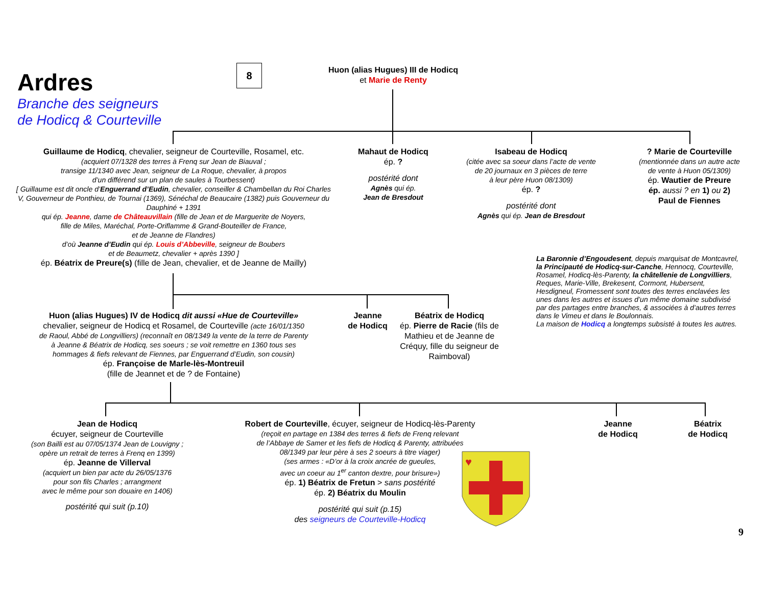Ardres
Branche des seigneurs
de Hodicq & Courteville
8
Huon (alias Hugues) III de Hodicq
et Marie de Renty
Guillaume de Hodicq, chevalier, seigneur de Courteville, Rosamel, etc.
(acquiert 07/1328 des terres à Frenq sur Jean de Biauval ;
transige 11/1340 avec Jean, seigneur de La Roque, chevalier, à propos
d’un différend sur un plan de saules à Tourbessent)
[ Guillaume est dit oncle d’Enguerrand d’Eudin, chevalier, conseiller & Chambellan du Roi Charles V, Gouverneur de Ponthieu, de Tournai (1369), Sénéchal de Beaucaire (1382) puis Gouverneur du Dauphiné + 1391
qui ép. Jeanne, dame de Châteauvillain (fille de Jean et de Marguerite de Noyers,
fille de Miles, Maréchal, Porte-Oriflamme & Grand-Bouteiller de France,
et de Jeanne de Flandres)
d’où Jeanne d’Eudin qui ép. Louis d’Abbeville, seigneur de Boubers
et de Beaumetz, chevalier + après 1390 ]
ép. Béatrix de Preure(s) (fille de Jean, chevalier, et de Jeanne de Mailly)
Mahaut de Hodicq
ép. ?
postérité dont
Agnès qui ép.
Jean de Bresdout
Isabeau de Hodicq
(citée avec sa soeur dans l’acte de vente
de 20 journaux en 3 pièces de terre
à leur père Huon 08/1309)
ép. ?
postérité dont
Agnès qui ép. Jean de Bresdout
? Marie de Courteville
(mentionnée dans un autre acte
de vente à Huon 05/1309)
ép. Wautier de Preure
ép. aussi ? en 1) ou 2)
Paul de Fiennes
La Baronnie d’Engoudesent, depuis marquisat de Montcavrel, la Principauté de Hodicq-sur-Canche, Hennocq, Courteville, Rosamel, Hodicq-lès-Parenty, la châtellenie de Longvilliers, Reques, Marie-Ville, Brekesent, Cormont, Hubersent, Hesdigneul, Fromessent sont toutes des terres enclavées les unes dans les autres et issues d’un même domaine subdivisé par des partages entre branches, & associées à d’autres terres dans le Vimeu et dans le Boulonnais.
La maison de Hodicq a longtemps subsisté à toutes les autres.
Huon (alias Hugues) IV de Hodicq dit aussi «Hue de Courteville»
chevalier, seigneur de Hodicq et Rosamel, de Courteville (acte 16/01/1350
de Raoul, Abbé de Longvilliers) (reconnaît en 08/1349 la vente de la terre de Parenty
à Jeanne & Béatrix de Hodicq, ses soeurs ; se voit remettre en 1360 tous ses
hommages & fiefs relevant de Fiennes, par Enguerrand d’Eudin, son cousin)
ép. Françoise de Marle-lès-Montreuil
(fille de Jeannet et de ? de Fontaine)
Jeanne
de Hodicq
Béatrix de Hodicq
ép. Pierre de Racie (fils de Mathieu et de Jeanne de Créquy, fille du seigneur de Raimboval)
Jean de Hodicq
écuyer, seigneur de Courteville
(son Bailli est au 07/05/1374 Jean de Louvigny ;
opère un retrait de terres à Frenq en 1399)
ép. Jeanne de Villerval
(acquiert un bien par acte du 26/05/1376
pour son fils Charles ; arrangment
avec le même pour son douaire en 1406)
postérité qui suit (p.10)
Robert de Courteville, écuyer, seigneur de Hodicq-lès-Parenty
(reçoit en partage en 1384 des terres & fiefs de Frenq relevant
de l’Abbaye de Samer et les fiefs de Hodicq & Parenty, attribuées
08/1349 par leur père à ses 2 soeurs à titre viager)
(ses armes : «D’or à la croix ancrée de gueules,
avec un coeur au 1<sup>er</sup> canton dextre, pour brisure»)
ép. 1) Béatrix de Fretun > sans postérité
ép. 2) Béatrix du Moulin
postérité qui suit (p.15)
des seigneurs de Courteville-Hodicq
♥
Jeanne
de Hodicq
Béatrix
de Hodicq
9